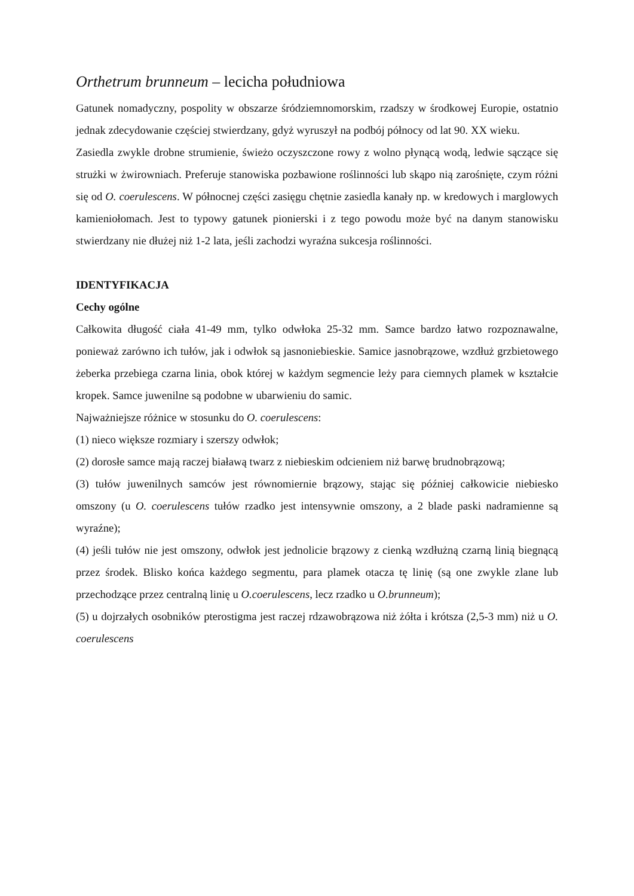Orthetrum brunneum – lecicha południowa
Gatunek nomadyczny, pospolity w obszarze śródziemnomorskim, rzadszy w środkowej Europie, ostatnio jednak zdecydowanie częściej stwierdzany, gdyż wyruszył na podbój północy od lat 90. XX wieku.
Zasiedla zwykle drobne strumienie, świeżo oczyszczone rowy z wolno płynącą wodą, ledwie sączące się strużki w żwirowniach. Preferuje stanowiska pozbawione roślinności lub skąpo nią zarośnięte, czym różni się od O. coerulescens. W północnej części zasięgu chętnie zasiedla kanały np. w kredowych i marglowych kamieniołomach. Jest to typowy gatunek pionierski i z tego powodu może być na danym stanowisku stwierdzany nie dłużej niż 1-2 lata, jeśli zachodzi wyraźna sukcesja roślinności.
IDENTYFIKACJA
Cechy ogólne
Całkowita długość ciała 41-49 mm, tylko odwłoka 25-32 mm. Samce bardzo łatwo rozpoznawalne, ponieważ zarówno ich tułów, jak i odwłok są jasnoniebieskie. Samice jasnobrązowe, wzdłuż grzbietowego żeberka przebiega czarna linia, obok której w każdym segmencie leży para ciemnych plamek w kształcie kropek. Samce juwenilne są podobne w ubarwieniu do samic.
Najważniejsze różnice w stosunku do O. coerulescens:
(1) nieco większe rozmiary i szerszy odwłok;
(2) dorosłe samce mają raczej białawą twarz z niebieskim odcieniem niż barwę brudnobrązową;
(3) tułów juwenilnych samców jest równomiernie brązowy, stając się później całkowicie niebiesko omszony (u O. coerulescens tułów rzadko jest intensywnie omszony, a 2 blade paski nadramienne są wyraźne);
(4) jeśli tułów nie jest omszony, odwłok jest jednolicie brązowy z cienką wzdłużną czarną linią biegnącą przez środek. Blisko końca każdego segmentu, para plamek otacza tę linię (są one zwykle zlane lub przechodzące przez centralną linię u O.coerulescens, lecz rzadko u O.brunneum);
(5) u dojrzałych osobników pterostigma jest raczej rdzawobrązowa niż żółta i krótsza (2,5-3 mm) niż u O. coerulescens